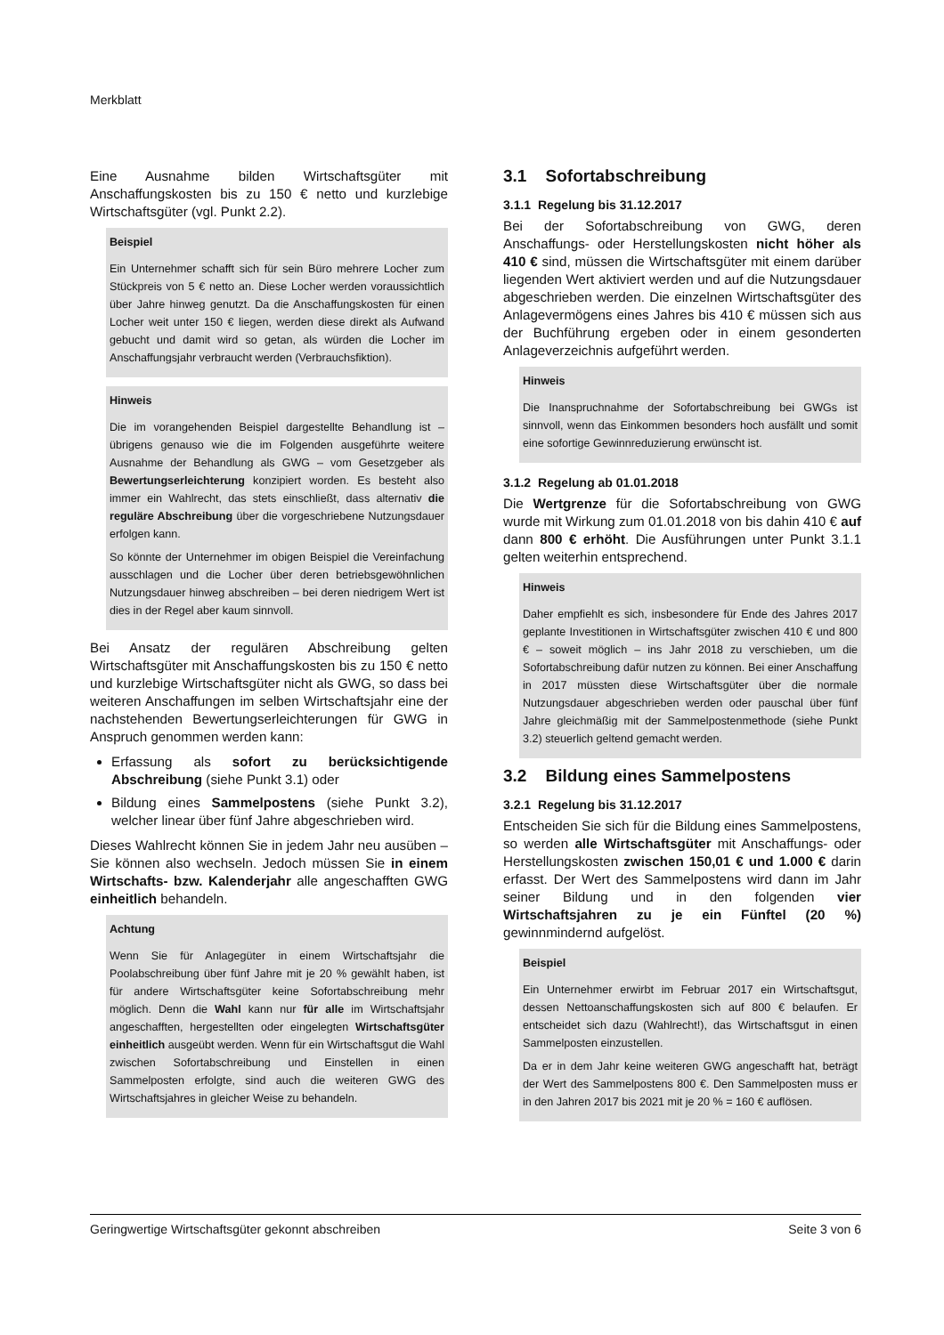Merkblatt
Eine Ausnahme bilden Wirtschaftsgüter mit Anschaffungskosten bis zu 150 € netto und kurzlebige Wirtschaftsgüter (vgl. Punkt 2.2).
Beispiel
Ein Unternehmer schafft sich für sein Büro mehrere Locher zum Stückpreis von 5 € netto an. Diese Locher werden voraussichtlich über Jahre hinweg genutzt. Da die Anschaffungskosten für einen Locher weit unter 150 € liegen, werden diese direkt als Aufwand gebucht und damit wird so getan, als würden die Locher im Anschaffungsjahr verbraucht werden (Verbrauchsfiktion).
Hinweis
Die im vorangehenden Beispiel dargestellte Behandlung ist – übrigens genauso wie die im Folgenden ausgeführte weitere Ausnahme der Behandlung als GWG – vom Gesetzgeber als Bewertungserleichterung konzipiert worden. Es besteht also immer ein Wahlrecht, das stets einschließt, dass alternativ die reguläre Abschreibung über die vorgeschriebene Nutzungsdauer erfolgen kann.
So könnte der Unternehmer im obigen Beispiel die Vereinfachung ausschlagen und die Locher über deren betriebsgewöhnlichen Nutzungsdauer hinweg abschreiben – bei deren niedrigem Wert ist dies in der Regel aber kaum sinnvoll.
Bei Ansatz der regulären Abschreibung gelten Wirtschaftsgüter mit Anschaffungskosten bis zu 150 € netto und kurzlebige Wirtschaftsgüter nicht als GWG, so dass bei weiteren Anschaffungen im selben Wirtschaftsjahr eine der nachstehenden Bewertungserleichterungen für GWG in Anspruch genommen werden kann:
Erfassung als sofort zu berücksichtigende Abschreibung (siehe Punkt 3.1) oder
Bildung eines Sammelpostens (siehe Punkt 3.2), welcher linear über fünf Jahre abgeschrieben wird.
Dieses Wahlrecht können Sie in jedem Jahr neu ausüben – Sie können also wechseln. Jedoch müssen Sie in einem Wirtschafts- bzw. Kalenderjahr alle angeschafften GWG einheitlich behandeln.
Achtung
Wenn Sie für Anlagegüter in einem Wirtschaftsjahr die Poolabschreibung über fünf Jahre mit je 20 % gewählt haben, ist für andere Wirtschaftsgüter keine Sofortabschreibung mehr möglich. Denn die Wahl kann nur für alle im Wirtschaftsjahr angeschafften, hergestellten oder eingelegten Wirtschaftsgüter einheitlich ausgeübt werden. Wenn für ein Wirtschaftsgut die Wahl zwischen Sofortabschreibung und Einstellen in einen Sammelposten erfolgte, sind auch die weiteren GWG des Wirtschaftsjahres in gleicher Weise zu behandeln.
3.1 Sofortabschreibung
3.1.1 Regelung bis 31.12.2017
Bei der Sofortabschreibung von GWG, deren Anschaffungs- oder Herstellungskosten nicht höher als 410 € sind, müssen die Wirtschaftsgüter mit einem darüber liegenden Wert aktiviert werden und auf die Nutzungsdauer abgeschrieben werden. Die einzelnen Wirtschaftsgüter des Anlagevermögens eines Jahres bis 410 € müssen sich aus der Buchführung ergeben oder in einem gesonderten Anlageverzeichnis aufgeführt werden.
Hinweis
Die Inanspruchnahme der Sofortabschreibung bei GWGs ist sinnvoll, wenn das Einkommen besonders hoch ausfällt und somit eine sofortige Gewinnreduzierung erwünscht ist.
3.1.2 Regelung ab 01.01.2018
Die Wertgrenze für die Sofortabschreibung von GWG wurde mit Wirkung zum 01.01.2018 von bis dahin 410 € auf dann 800 € erhöht. Die Ausführungen unter Punkt 3.1.1 gelten weiterhin entsprechend.
Hinweis
Daher empfiehlt es sich, insbesondere für Ende des Jahres 2017 geplante Investitionen in Wirtschaftsgüter zwischen 410 € und 800 € – soweit möglich – ins Jahr 2018 zu verschieben, um die Sofortabschreibung dafür nutzen zu können. Bei einer Anschaffung in 2017 müssten diese Wirtschaftsgüter über die normale Nutzungsdauer abgeschrieben werden oder pauschal über fünf Jahre gleichmäßig mit der Sammelpostenmethode (siehe Punkt 3.2) steuerlich geltend gemacht werden.
3.2 Bildung eines Sammelpostens
3.2.1 Regelung bis 31.12.2017
Entscheiden Sie sich für die Bildung eines Sammelpostens, so werden alle Wirtschaftsgüter mit Anschaffungs- oder Herstellungskosten zwischen 150,01 € und 1.000 € darin erfasst. Der Wert des Sammelpostens wird dann im Jahr seiner Bildung und in den folgenden vier Wirtschaftsjahren zu je ein Fünftel (20 %) gewinnmindernd aufgelöst.
Beispiel
Ein Unternehmer erwirbt im Februar 2017 ein Wirtschaftsgut, dessen Nettoanschaffungskosten sich auf 800 € belaufen. Er entscheidet sich dazu (Wahlrecht!), das Wirtschaftsgut in einen Sammelposten einzustellen.
Da er in dem Jahr keine weiteren GWG angeschafft hat, beträgt der Wert des Sammelpostens 800 €. Den Sammelposten muss er in den Jahren 2017 bis 2021 mit je 20 % = 160 € auflösen.
Geringwertige Wirtschaftsgüter gekonnt abschreiben Seite 3 von 6